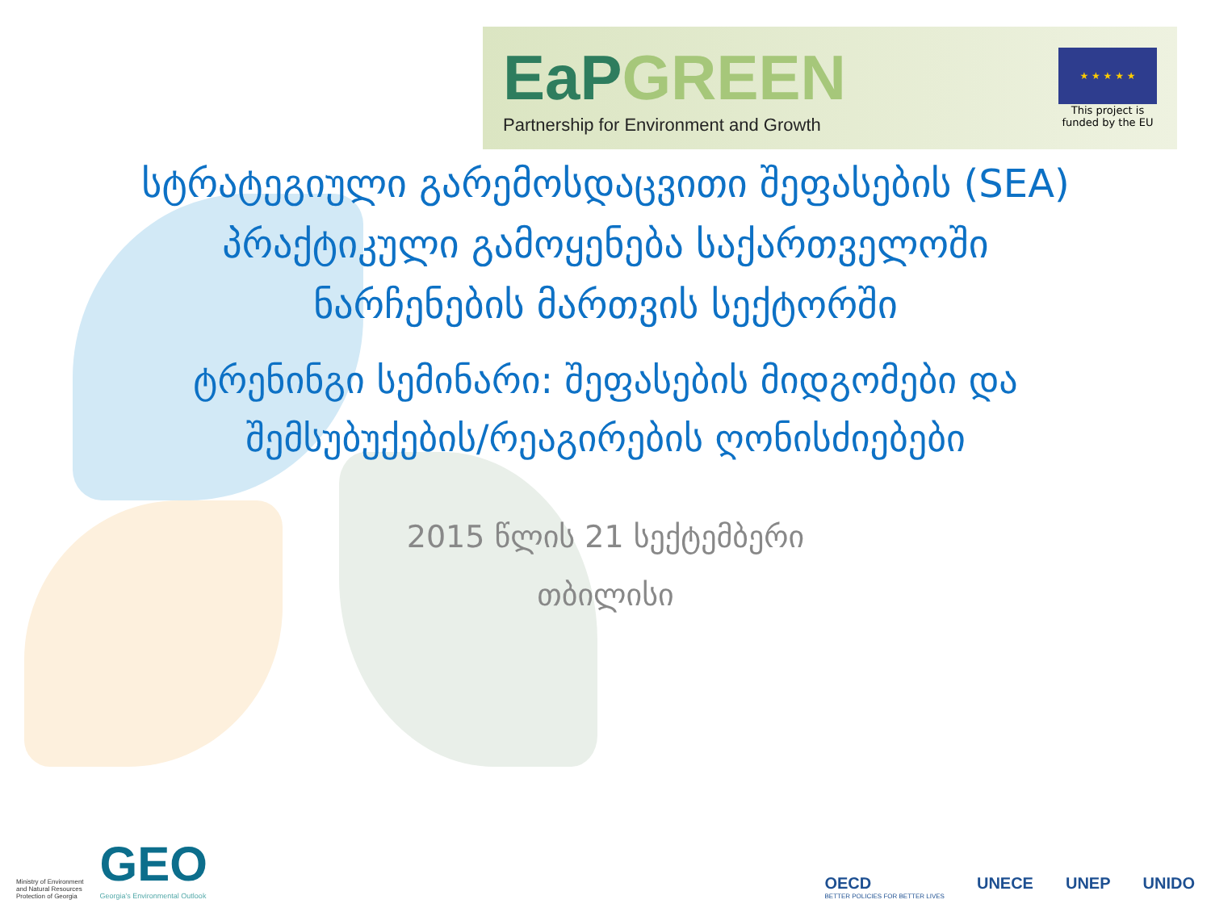EaPGREEN
Partnership for Environment and Growth
★ ★ ★ ★ ★
This project is
funded by the EU
სტრატეგიული გარემოსდაცვითი შეფასების (SEA) პრაქტიკული გამოყენება საქართველოში ნარჩენების მართვის სექტორში
ტრენინგი სემინარი: შეფასების მიდგომები და შემსუბუქების/რეაგირების ღონისძიებები
2015 წლის 21 სექტემბერი
თბილისი
Ministry of Environment
and Natural Resources
Protection of Georgia
GEO
Georgia's Environmental Outlook
OECD
BETTER POLICIES FOR BETTER LIVES
UNECE UNEP UNIDO